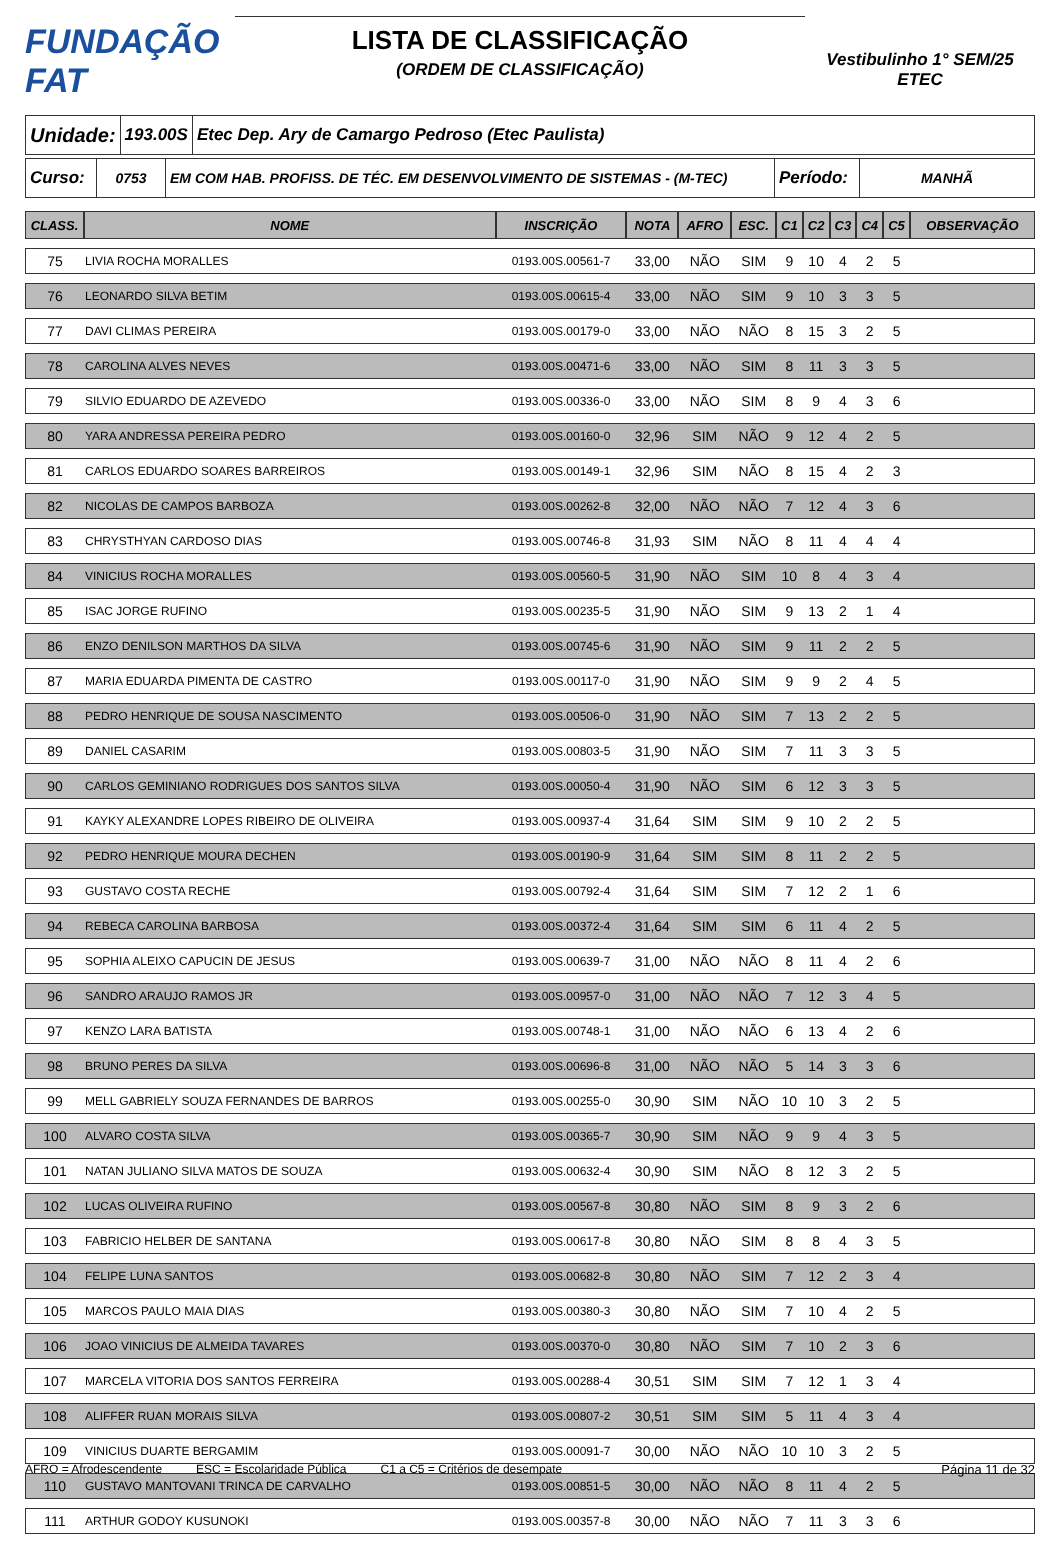FUNDAÇÃO FAT
LISTA DE CLASSIFICAÇÃO
(ORDEM DE CLASSIFICAÇÃO)
Vestibulinho 1° SEM/25
ETEC
Unidade:
193.00S
Etec Dep. Ary de Camargo Pedroso (Etec Paulista)
Curso:
0753 EM COM HAB. PROFISS. DE TÉC. EM DESENVOLVIMENTO DE SISTEMAS - (M-TEC)
Período:
MANHÃ
| CLASS. | NOME | INSCRIÇÃO | NOTA | AFRO | ESC. | C1 | C2 | C3 | C4 | C5 | OBSERVAÇÃO |
| --- | --- | --- | --- | --- | --- | --- | --- | --- | --- | --- | --- |
| 75 | LIVIA ROCHA MORALLES | 0193.00S.00561-7 | 33,00 | NÃO | SIM | 9 | 10 | 4 | 2 | 5 | |
| 76 | LEONARDO SILVA BETIM | 0193.00S.00615-4 | 33,00 | NÃO | SIM | 9 | 10 | 3 | 3 | 5 | |
| 77 | DAVI CLIMAS PEREIRA | 0193.00S.00179-0 | 33,00 | NÃO | NÃO | 8 | 15 | 3 | 2 | 5 | |
| 78 | CAROLINA ALVES NEVES | 0193.00S.00471-6 | 33,00 | NÃO | SIM | 8 | 11 | 3 | 3 | 5 | |
| 79 | SILVIO EDUARDO DE AZEVEDO | 0193.00S.00336-0 | 33,00 | NÃO | SIM | 8 | 9 | 4 | 3 | 6 | |
| 80 | YARA ANDRESSA PEREIRA PEDRO | 0193.00S.00160-0 | 32,96 | SIM | NÃO | 9 | 12 | 4 | 2 | 5 | |
| 81 | CARLOS EDUARDO SOARES BARREIROS | 0193.00S.00149-1 | 32,96 | SIM | NÃO | 8 | 15 | 4 | 2 | 3 | |
| 82 | NICOLAS DE CAMPOS BARBOZA | 0193.00S.00262-8 | 32,00 | NÃO | NÃO | 7 | 12 | 4 | 3 | 6 | |
| 83 | CHRYSTHYAN CARDOSO DIAS | 0193.00S.00746-8 | 31,93 | SIM | NÃO | 8 | 11 | 4 | 4 | 4 | |
| 84 | VINICIUS ROCHA MORALLES | 0193.00S.00560-5 | 31,90 | NÃO | SIM | 10 | 8 | 4 | 3 | 4 | |
| 85 | ISAC JORGE RUFINO | 0193.00S.00235-5 | 31,90 | NÃO | SIM | 9 | 13 | 2 | 1 | 4 | |
| 86 | ENZO DENILSON MARTHOS DA SILVA | 0193.00S.00745-6 | 31,90 | NÃO | SIM | 9 | 11 | 2 | 2 | 5 | |
| 87 | MARIA EDUARDA PIMENTA DE CASTRO | 0193.00S.00117-0 | 31,90 | NÃO | SIM | 9 | 9 | 2 | 4 | 5 | |
| 88 | PEDRO HENRIQUE DE SOUSA NASCIMENTO | 0193.00S.00506-0 | 31,90 | NÃO | SIM | 7 | 13 | 2 | 2 | 5 | |
| 89 | DANIEL CASARIM | 0193.00S.00803-5 | 31,90 | NÃO | SIM | 7 | 11 | 3 | 3 | 5 | |
| 90 | CARLOS GEMINIANO RODRIGUES DOS SANTOS SILVA | 0193.00S.00050-4 | 31,90 | NÃO | SIM | 6 | 12 | 3 | 3 | 5 | |
| 91 | KAYKY ALEXANDRE LOPES RIBEIRO DE OLIVEIRA | 0193.00S.00937-4 | 31,64 | SIM | SIM | 9 | 10 | 2 | 2 | 5 | |
| 92 | PEDRO HENRIQUE MOURA DECHEN | 0193.00S.00190-9 | 31,64 | SIM | SIM | 8 | 11 | 2 | 2 | 5 | |
| 93 | GUSTAVO COSTA RECHE | 0193.00S.00792-4 | 31,64 | SIM | SIM | 7 | 12 | 2 | 1 | 6 | |
| 94 | REBECA CAROLINA BARBOSA | 0193.00S.00372-4 | 31,64 | SIM | SIM | 6 | 11 | 4 | 2 | 5 | |
| 95 | SOPHIA ALEIXO CAPUCIN DE JESUS | 0193.00S.00639-7 | 31,00 | NÃO | NÃO | 8 | 11 | 4 | 2 | 6 | |
| 96 | SANDRO ARAUJO RAMOS JR | 0193.00S.00957-0 | 31,00 | NÃO | NÃO | 7 | 12 | 3 | 4 | 5 | |
| 97 | KENZO LARA BATISTA | 0193.00S.00748-1 | 31,00 | NÃO | NÃO | 6 | 13 | 4 | 2 | 6 | |
| 98 | BRUNO PERES DA SILVA | 0193.00S.00696-8 | 31,00 | NÃO | NÃO | 5 | 14 | 3 | 3 | 6 | |
| 99 | MELL GABRIELY SOUZA FERNANDES DE BARROS | 0193.00S.00255-0 | 30,90 | SIM | NÃO | 10 | 10 | 3 | 2 | 5 | |
| 100 | ALVARO COSTA SILVA | 0193.00S.00365-7 | 30,90 | SIM | NÃO | 9 | 9 | 4 | 3 | 5 | |
| 101 | NATAN JULIANO SILVA MATOS DE SOUZA | 0193.00S.00632-4 | 30,90 | SIM | NÃO | 8 | 12 | 3 | 2 | 5 | |
| 102 | LUCAS OLIVEIRA RUFINO | 0193.00S.00567-8 | 30,80 | NÃO | SIM | 8 | 9 | 3 | 2 | 6 | |
| 103 | FABRICIO HELBER DE SANTANA | 0193.00S.00617-8 | 30,80 | NÃO | SIM | 8 | 8 | 4 | 3 | 5 | |
| 104 | FELIPE LUNA SANTOS | 0193.00S.00682-8 | 30,80 | NÃO | SIM | 7 | 12 | 2 | 3 | 4 | |
| 105 | MARCOS PAULO MAIA DIAS | 0193.00S.00380-3 | 30,80 | NÃO | SIM | 7 | 10 | 4 | 2 | 5 | |
| 106 | JOAO VINICIUS DE ALMEIDA TAVARES | 0193.00S.00370-0 | 30,80 | NÃO | SIM | 7 | 10 | 2 | 3 | 6 | |
| 107 | MARCELA VITORIA DOS SANTOS FERREIRA | 0193.00S.00288-4 | 30,51 | SIM | SIM | 7 | 12 | 1 | 3 | 4 | |
| 108 | ALIFFER RUAN MORAIS SILVA | 0193.00S.00807-2 | 30,51 | SIM | SIM | 5 | 11 | 4 | 3 | 4 | |
| 109 | VINICIUS DUARTE BERGAMIM | 0193.00S.00091-7 | 30,00 | NÃO | NÃO | 10 | 10 | 3 | 2 | 5 | |
| 110 | GUSTAVO MANTOVANI TRINCA DE CARVALHO | 0193.00S.00851-5 | 30,00 | NÃO | NÃO | 8 | 11 | 4 | 2 | 5 | |
| 111 | ARTHUR GODOY KUSUNOKI | 0193.00S.00357-8 | 30,00 | NÃO | NÃO | 7 | 11 | 3 | 3 | 6 | |
AFRO = Afrodescendente ESC = Escolaridade Pública C1 a C5 = Critérios de desempate Página 11 de 32